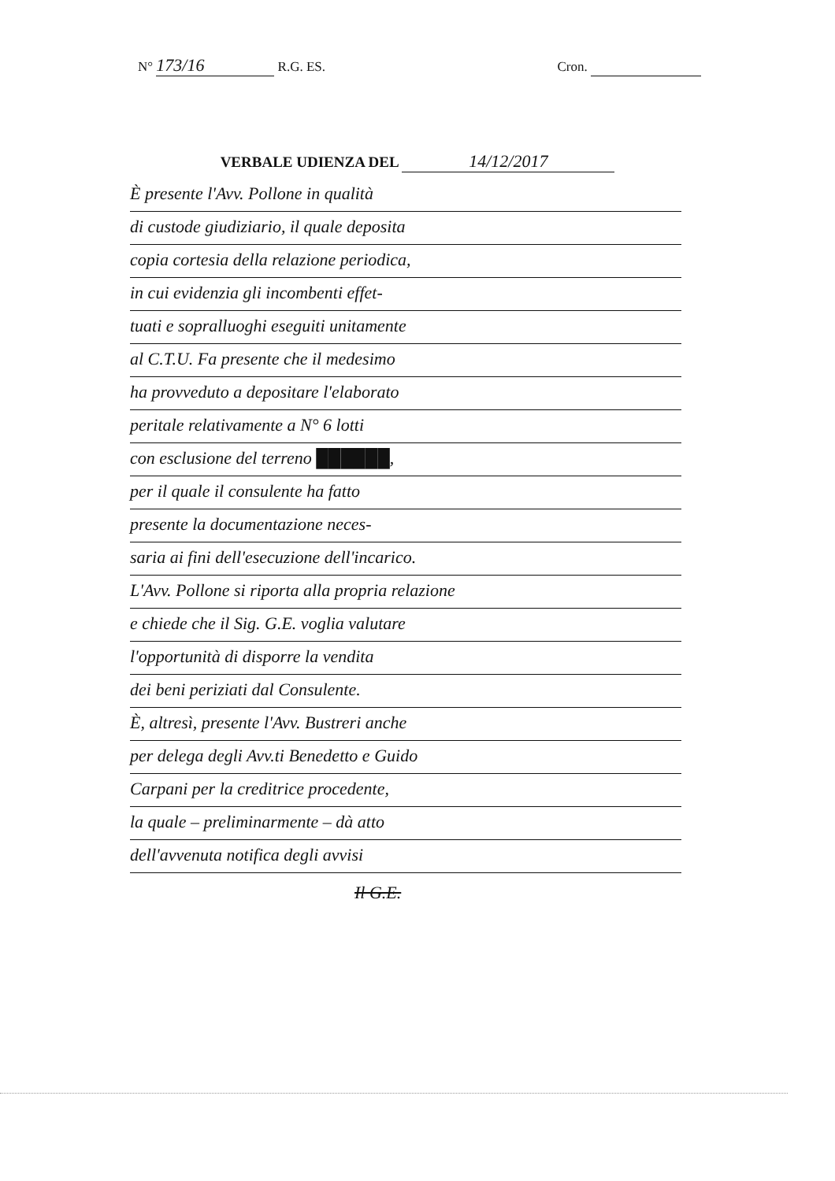N° 173/16 R.G. ES. Cron.
VERBALE UDIENZA DEL 14/12/2017
È presente l'Avv. Pollone in qualità
di custode giudiziario, il quale deposita
copia cortesia della relazione periodica,
in cui evidenzia gli incombenti effet-
tuati e sopralluoghi eseguiti unitamente
al C.T.U. Fa presente che il medesimo
ha provveduto a depositare l'elaborato
peritale relativamente a N° 6 lotti
con esclusione del terreno ██████,
per il quale il consulente ha fatto
presente la documentazione neces-
saria ai fini dell'esecuzione dell'incarico.
L'Avv. Pollone si riporta alla propria relazione
e chiede che il Sig. G.E. voglia valutare
l'opportunità di disporre la vendita
dei beni periziati dal Consulente.
È, altresì, presente l'Avv. Bustreri anche
per delega degli Avv.ti Benedetto e Guido
Carpani per la creditrice procedente,
la quale – preliminarmente – dà atto
dell'avvenuta notifica degli avvisi
Il G.E.